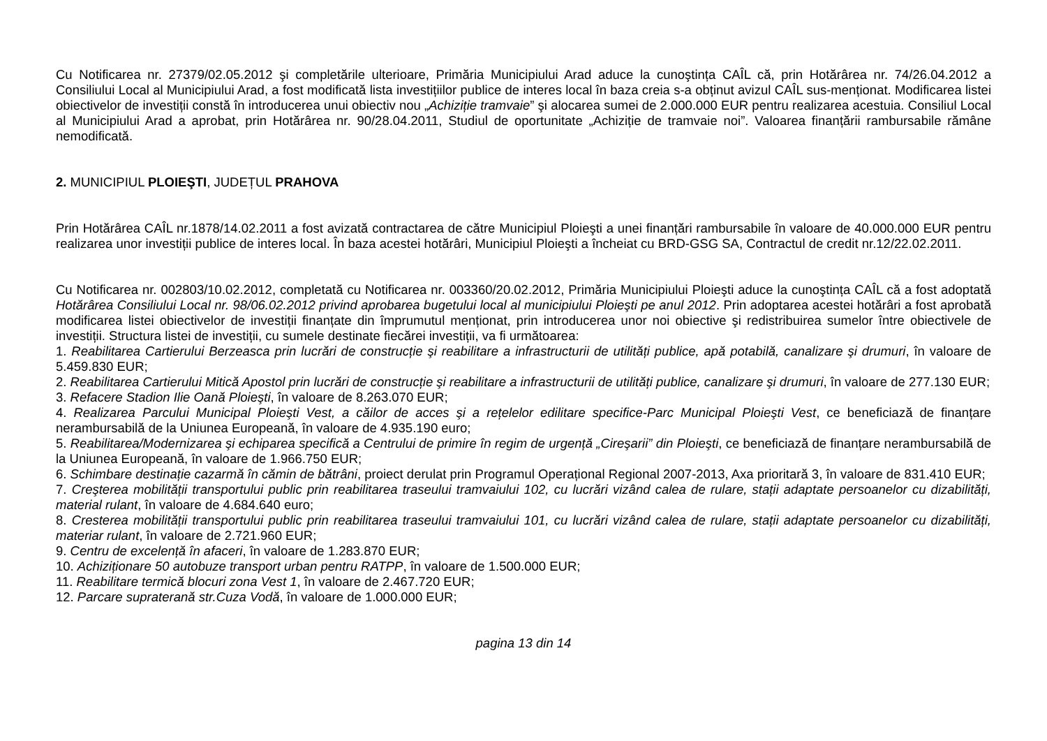Cu Notificarea nr. 27379/02.05.2012 şi completările ulterioare, Primăria Municipiului Arad aduce la cunoştința CAÎL că, prin Hotărârea nr. 74/26.04.2012 a Consiliului Local al Municipiului Arad, a fost modificată lista investițiilor publice de interes local în baza creia s-a obținut avizul CAÎL sus-menționat. Modificarea listei obiectivelor de investiții constă în introducerea unui obiectiv nou „Achiziție tramvaie” şi alocarea sumei de 2.000.000 EUR pentru realizarea acestuia. Consiliul Local al Municipiului Arad a aprobat, prin Hotărârea nr. 90/28.04.2011, Studiul de oportunitate „Achiziție de tramvaie noi”. Valoarea finanțării rambursabile rămâne nemodificată.
2. MUNICIPIUL PLOIEŞTI, JUDEȚUL PRAHOVA
Prin Hotărârea CAÎL nr.1878/14.02.2011 a fost avizată contractarea de către Municipiul Ploieşti a unei finanțări rambursabile în valoare de 40.000.000 EUR pentru realizarea unor investiții publice de interes local. În baza acestei hotărâri, Municipiul Ploieşti a încheiat cu BRD-GSG SA, Contractul de credit nr.12/22.02.2011.
Cu Notificarea nr. 002803/10.02.2012, completată cu Notificarea nr. 003360/20.02.2012, Primăria Municipiului Ploieşti aduce la cunoştința CAÎL că a fost adoptată Hotărârea Consiliului Local nr. 98/06.02.2012 privind aprobarea bugetului local al municipiului Ploieşti pe anul 2012. Prin adoptarea acestei hotărâri a fost aprobată modificarea listei obiectivelor de investiții finanțate din împrumutul menționat, prin introducerea unor noi obiective şi redistribuirea sumelor între obiectivele de investiții. Structura listei de investiții, cu sumele destinate fiecărei investiții, va fi următoarea:
1. Reabilitarea Cartierului Berzeasca prin lucrări de construcție şi reabilitare a infrastructurii de utilități publice, apă potabilă, canalizare şi drumuri, în valoare de 5.459.830 EUR;
2. Reabilitarea Cartierului Mitică Apostol prin lucrări de construcție şi reabilitare a infrastructurii de utilități publice, canalizare şi drumuri, în valoare de 277.130 EUR;
3. Refacere Stadion Ilie Oană Ploieşti, în valoare de 8.263.070 EUR;
4. Realizarea Parcului Municipal Ploieşti Vest, a căilor de acces şi a rețelelor edilitare specifice-Parc Municipal Ploieşti Vest, ce beneficiază de finanțare nerambursabilă de la Uniunea Europeană, în valoare de 4.935.190 euro;
5. Reabilitarea/Modernizarea şi echiparea specifică a Centrului de primire în regim de urgență „Cireşarii” din Ploieşti, ce beneficiază de finanțare nerambursabilă de la Uniunea Europeană, în valoare de 1.966.750 EUR;
6. Schimbare destinație cazarmă în cămin de bătrâni, proiect derulat prin Programul Operațional Regional 2007-2013, Axa prioritară 3, în valoare de 831.410 EUR;
7. Creşterea mobilității transportului public prin reabilitarea traseului tramvaiului 102, cu lucrări vizând calea de rulare, stații adaptate persoanelor cu dizabilități, material rulant, în valoare de 4.684.640 euro;
8. Cresterea mobilității transportului public prin reabilitarea traseului tramvaiului 101, cu lucrări vizând calea de rulare, stații adaptate persoanelor cu dizabilități, materiar rulant, în valoare de 2.721.960 EUR;
9. Centru de excelență în afaceri, în valoare de 1.283.870 EUR;
10. Achiziționare 50 autobuze transport urban pentru RATPP, în valoare de 1.500.000 EUR;
11. Reabilitare termică blocuri zona Vest 1, în valoare de 2.467.720 EUR;
12. Parcare supraterană str.Cuza Vodă, în valoare de 1.000.000 EUR;
pagina 13 din 14